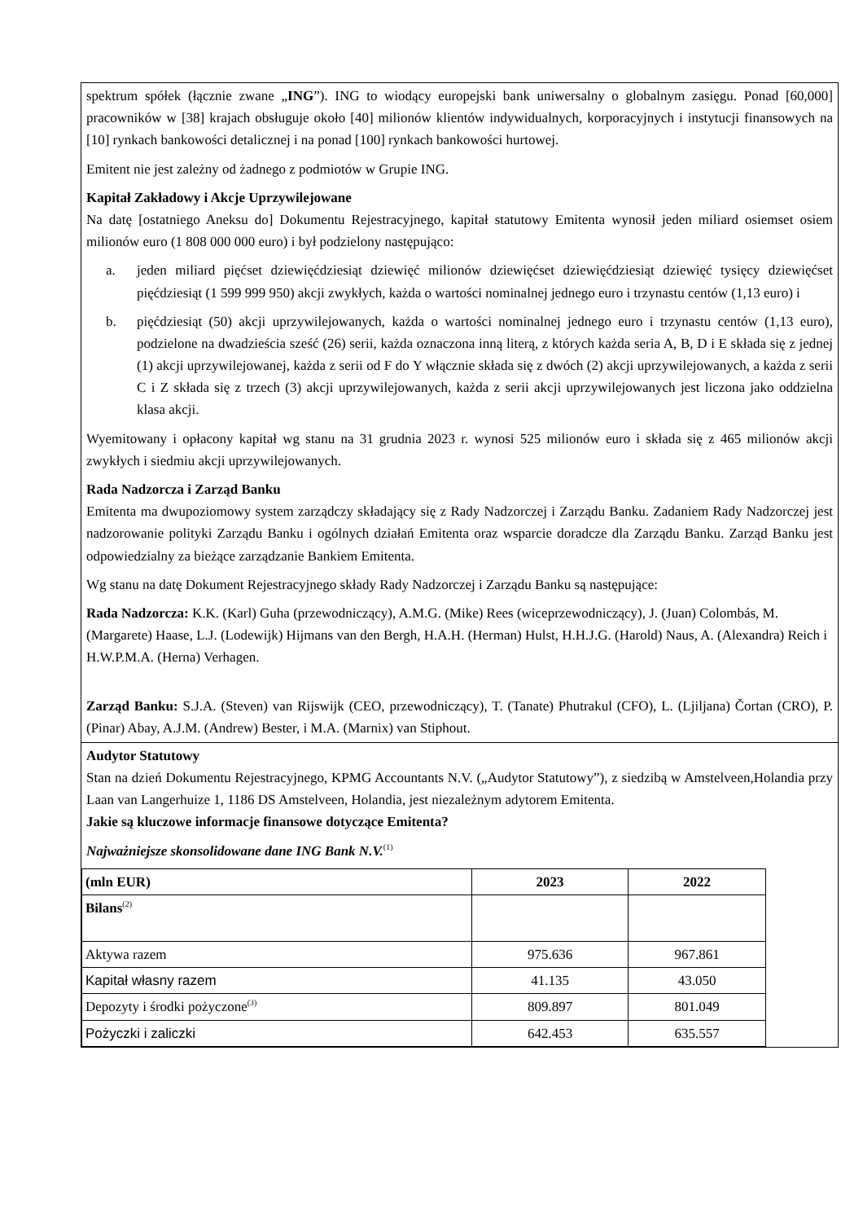spektrum spółek (łącznie zwane „ING”). ING to wiodący europejski bank uniwersalny o globalnym zasięgu. Ponad [60,000] pracowników w [38] krajach obsługuje około [40] milionów klientów indywidualnych, korporacyjnych i instytucji finansowych na [10] rynkach bankowości detalicznej i na ponad [100] rynkach bankowości hurtowej.
Emitent nie jest zależny od żadnego z podmiotów w Grupie ING.
Kapitał Zakładowy i Akcje Uprzywilejowane
Na datę [ostatniego Aneksu do] Dokumentu Rejestracyjnego, kapitał statutowy Emitenta wynosił jeden miliard osiemset osiem milionów euro (1 808 000 000 euro) i był podzielony następująco:
a. jeden miliard pięćset dziewięćdziesiąt dziewięć milionów dziewięćset dziewięćdziesiąt dziewięć tysięcy dziewięćset pięćdziesiąt (1 599 999 950) akcji zwykłych, każda o wartości nominalnej jednego euro i trzynastu centów (1,13 euro) i
b. pięćdziesiąt (50) akcji uprzywilejowanych, każda o wartości nominalnej jednego euro i trzynastu centów (1,13 euro), podzielone na dwadzieścia sześć (26) serii, każda oznaczona inną literą, z których każda seria A, B, D i E składa się z jednej (1) akcji uprzywilejowanej, każda z serii od F do Y włącznie składa się z dwóch (2) akcji uprzywilejowanych, a każda z serii C i Z składa się z trzech (3) akcji uprzywilejowanych, każda z serii akcji uprzywilejowanych jest liczona jako oddzielna klasa akcji.
Wyemitowany i opłacony kapitał wg stanu na 31 grudnia 2023 r. wynosi 525 milionów euro i składa się z 465 milionów akcji zwykłych i siedmiu akcji uprzywilejowanych.
Rada Nadzorcza i Zarząd Banku
Emitenta ma dwupoziomowy system zarządczy składający się z Rady Nadzorczej i Zarządu Banku. Zadaniem Rady Nadzorczej jest nadzorowanie polityki Zarządu Banku i ogólnych działań Emitenta oraz wsparcie doradcze dla Zarządu Banku. Zarząd Banku jest odpowiedzialny za bieżące zarządzanie Bankiem Emitenta.
Wg stanu na datę Dokument Rejestracyjnego składy Rady Nadzorczej i Zarządu Banku są następujące:
Rada Nadzorcza: K.K. (Karl) Guha (przewodniczący), A.M.G. (Mike) Rees (wiceprzewodniczący), J. (Juan) Colombás, M. (Margarete) Haase, L.J. (Lodewijk) Hijmans van den Bergh, H.A.H. (Herman) Hulst, H.H.J.G. (Harold) Naus, A. (Alexandra) Reich i H.W.P.M.A. (Herna) Verhagen.
Zarząd Banku: S.J.A. (Steven) van Rijswijk (CEO, przewodniczący), T. (Tanate) Phutrakul (CFO), L. (Ljiljana) Čortan (CRO), P. (Pinar) Abay, A.J.M. (Andrew) Bester, i M.A. (Marnix) van Stiphout.
Audytor Statutowy
Stan na dzień Dokumentu Rejestracyjnego, KPMG Accountants N.V. („Audytor Statutowy”), z siedzibą w Amstelveen,Holandia przy Laan van Langerhuize 1, 1186 DS Amstelveen, Holandia, jest niezależnym adytorem Emitenta.
Jakie są kluczowe informacje finansowe dotyczące Emitenta?
Najważniejsze skonsolidowane dane ING Bank N.V.<sup>(1)</sup>
| (mln EUR) | 2023 | 2022 |
| --- | --- | --- |
| Bilans<sup>(2)</sup> | | |
| Aktywa razem | 975.636 | 967.861 |
| Kapitał własny razem | 41.135 | 43.050 |
| Depozyty i środki pożyczone<sup>(3)</sup> | 809.897 | 801.049 |
| Pożyczki i zaliczki | 642.453 | 635.557 |